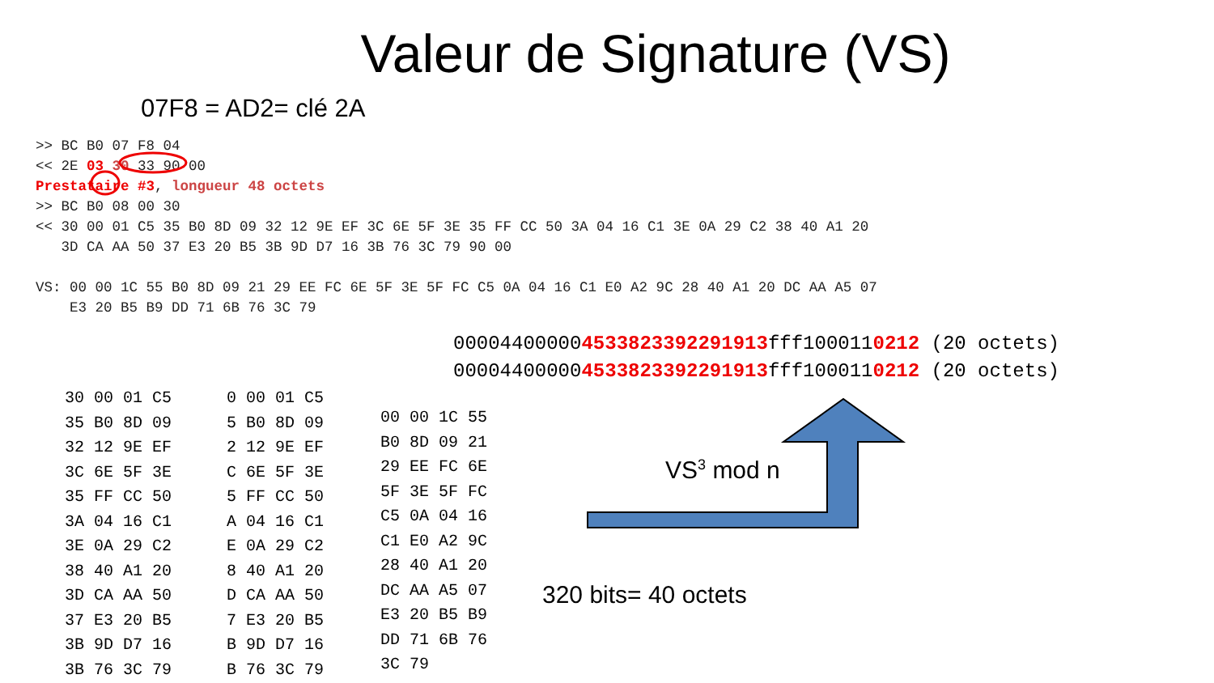Valeur de Signature (VS)
07F8 = AD2= clé 2A
>> BC B0 07 F8 04 << 2E 03 30 33 90 00 Prestataire #3, longueur 48 octets >> BC B0 08 00 30 << 30 00 01 C5 35 B0 8D 09 32 12 9E EF 3C 6E 5F 3E 35 FF CC 50 3A 04 16 C1 3E 0A 29 C2 38 40 A1 20 3D CA AA 50 37 E3 20 B5 3B 9D D7 16 3B 76 3C 79 90 00 VS: 00 00 1C 55 B0 8D 09 21 29 EE FC 6E 5F 3E 5F FC C5 0A 04 16 C1 E0 A2 9C 28 40 A1 20 DC AA A5 07 E3 20 B5 B9 DD 71 6B 76 3C 79
000044000004533823392291913fff1000110212 (20 octets) 000044000004533823392291913fff1000110212 (20 octets)
VS<sup>3</sup> mod n
320 bits= 40 octets
| 30 00 01 C5 |
| 35 B0 8D 09 |
| 32 12 9E EF |
| 3C 6E 5F 3E |
| 35 FF CC 50 |
| 3A 04 16 C1 |
| 3E 0A 29 C2 |
| 38 40 A1 20 |
| 3D CA AA 50 |
| 37 E3 20 B5 |
| 3B 9D D7 16 |
| 3B 76 3C 79 |
| 0 00 01 C5 |
| 5 B0 8D 09 |
| 2 12 9E EF |
| C 6E 5F 3E |
| 5 FF CC 50 |
| A 04 16 C1 |
| E 0A 29 C2 |
| 8 40 A1 20 |
| D CA AA 50 |
| 7 E3 20 B5 |
| B 9D D7 16 |
| B 76 3C 79 |
| 00 00 1C 55 |
| B0 8D 09 21 |
| 29 EE FC 6E |
| 5F 3E 5F FC |
| C5 0A 04 16 |
| C1 E0 A2 9C |
| 28 40 A1 20 |
| DC AA A5 07 |
| E3 20 B5 B9 |
| DD 71 6B 76 |
| 3C 79 |